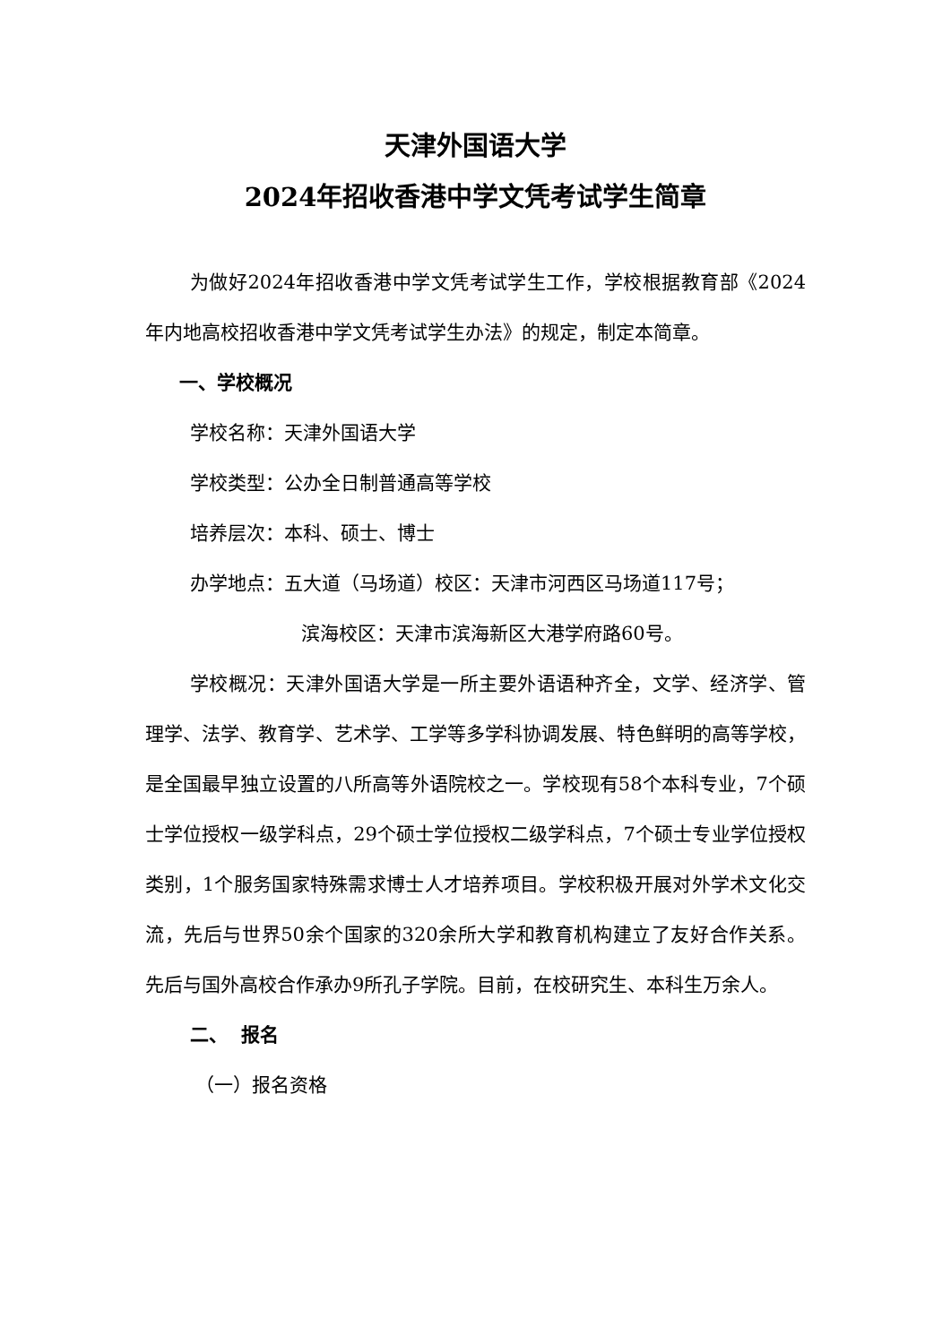天津外国语大学
2024年招收香港中学文凭考试学生简章
为做好2024年招收香港中学文凭考试学生工作，学校根据教育部《2024年内地高校招收香港中学文凭考试学生办法》的规定，制定本简章。
一、学校概况
学校名称：天津外国语大学
学校类型：公办全日制普通高等学校
培养层次：本科、硕士、博士
办学地点：五大道（马场道）校区：天津市河西区马场道117号；
滨海校区：天津市滨海新区大港学府路60号。
学校概况：天津外国语大学是一所主要外语语种齐全，文学、经济学、管理学、法学、教育学、艺术学、工学等多学科协调发展、特色鲜明的高等学校，是全国最早独立设置的八所高等外语院校之一。学校现有58个本科专业，7个硕士学位授权一级学科点，29个硕士学位授权二级学科点，7个硕士专业学位授权类别，1个服务国家特殊需求博士人才培养项目。学校积极开展对外学术文化交流，先后与世界50余个国家的320余所大学和教育机构建立了友好合作关系。先后与国外高校合作承办9所孔子学院。目前，在校研究生、本科生万余人。
二、 报名
（一）报名资格